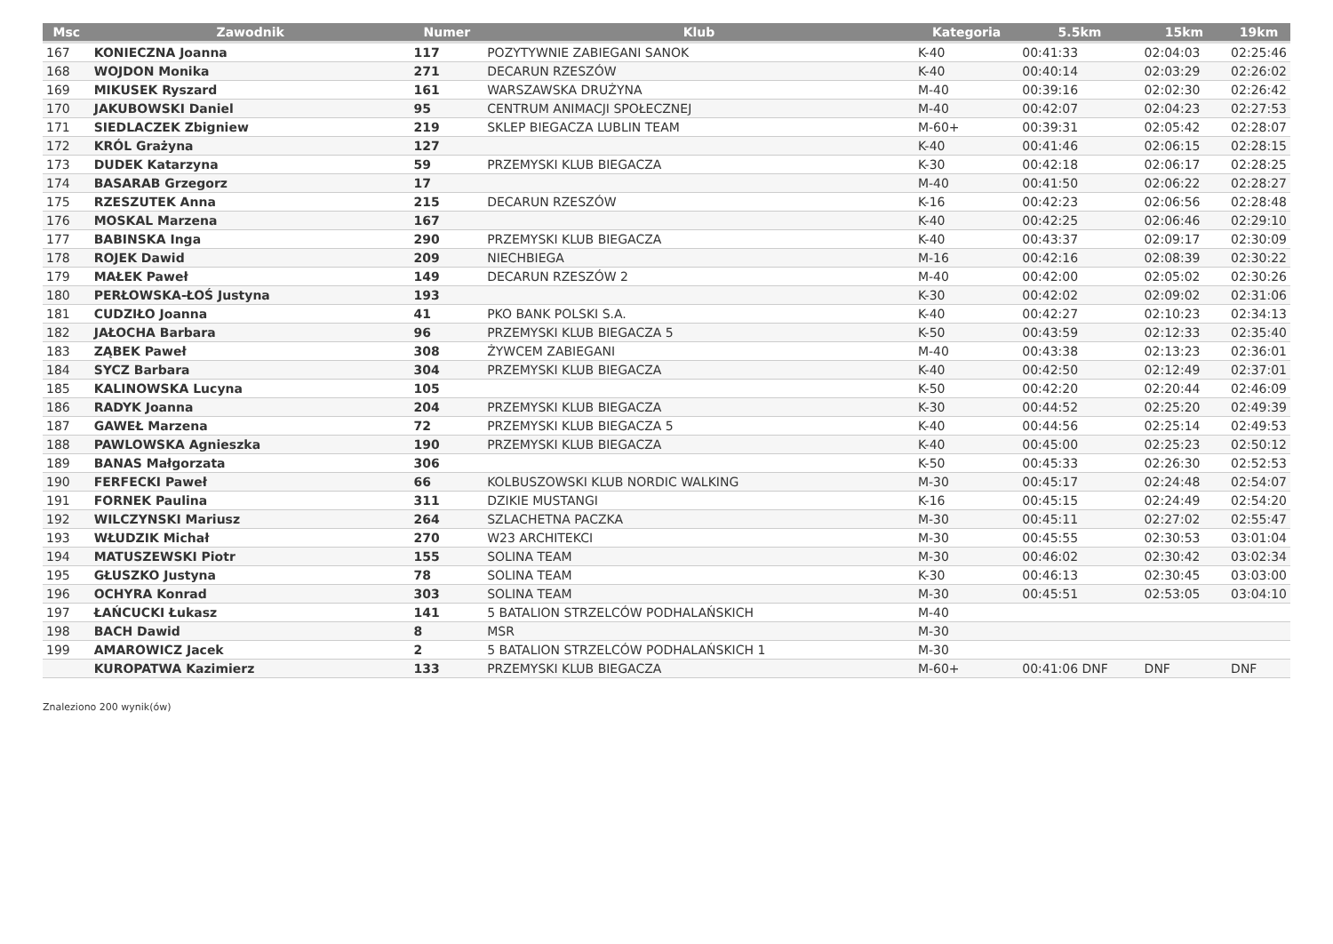| Msc | Zawodnik | Numer | Klub | Kategoria | 5.5km | 15km | 19km |
| --- | --- | --- | --- | --- | --- | --- | --- |
| 167 | KONIECZNA Joanna | 117 | POZYTYWNIE ZABIEGANI SANOK | K-40 | 00:41:33 | 02:04:03 | 02:25:46 |
| 168 | WOJDON Monika | 271 | DECARUN RZESZÓW | K-40 | 00:40:14 | 02:03:29 | 02:26:02 |
| 169 | MIKUSEK Ryszard | 161 | WARSZAWSKA DRUŻYNA | M-40 | 00:39:16 | 02:02:30 | 02:26:42 |
| 170 | JAKUBOWSKI Daniel | 95 | CENTRUM ANIMACJI SPOŁECZNEJ | M-40 | 00:42:07 | 02:04:23 | 02:27:53 |
| 171 | SIEDLACZEK Zbigniew | 219 | SKLEP BIEGACZA LUBLIN TEAM | M-60+ | 00:39:31 | 02:05:42 | 02:28:07 |
| 172 | KRÓL Grażyna | 127 | | K-40 | 00:41:46 | 02:06:15 | 02:28:15 |
| 173 | DUDEK Katarzyna | 59 | PRZEMYSKI KLUB BIEGACZA | K-30 | 00:42:18 | 02:06:17 | 02:28:25 |
| 174 | BASARAB Grzegorz | 17 | | M-40 | 00:41:50 | 02:06:22 | 02:28:27 |
| 175 | RZESZUTEK Anna | 215 | DECARUN RZESZÓW | K-16 | 00:42:23 | 02:06:56 | 02:28:48 |
| 176 | MOSKAL Marzena | 167 | | K-40 | 00:42:25 | 02:06:46 | 02:29:10 |
| 177 | BABINSKA Inga | 290 | PRZEMYSKI KLUB BIEGACZA | K-40 | 00:43:37 | 02:09:17 | 02:30:09 |
| 178 | ROJEK Dawid | 209 | NIECHBIEGA | M-16 | 00:42:16 | 02:08:39 | 02:30:22 |
| 179 | MAŁEK Paweł | 149 | DECARUN RZESZÓW 2 | M-40 | 00:42:00 | 02:05:02 | 02:30:26 |
| 180 | PERŁOWSKA-ŁOŚ Justyna | 193 | | K-30 | 00:42:02 | 02:09:02 | 02:31:06 |
| 181 | CUDZIŁO Joanna | 41 | PKO BANK POLSKI S.A. | K-40 | 00:42:27 | 02:10:23 | 02:34:13 |
| 182 | JAŁOCHA Barbara | 96 | PRZEMYSKI KLUB BIEGACZA 5 | K-50 | 00:43:59 | 02:12:33 | 02:35:40 |
| 183 | ZĄBEK Paweł | 308 | ŻYWCEM ZABIEGANI | M-40 | 00:43:38 | 02:13:23 | 02:36:01 |
| 184 | SYCZ Barbara | 304 | PRZEMYSKI KLUB BIEGACZA | K-40 | 00:42:50 | 02:12:49 | 02:37:01 |
| 185 | KALINOWSKA Lucyna | 105 | | K-50 | 00:42:20 | 02:20:44 | 02:46:09 |
| 186 | RADYK Joanna | 204 | PRZEMYSKI KLUB BIEGACZA | K-30 | 00:44:52 | 02:25:20 | 02:49:39 |
| 187 | GAWEŁ Marzena | 72 | PRZEMYSKI KLUB BIEGACZA 5 | K-40 | 00:44:56 | 02:25:14 | 02:49:53 |
| 188 | PAWLOWSKA Agnieszka | 190 | PRZEMYSKI KLUB BIEGACZA | K-40 | 00:45:00 | 02:25:23 | 02:50:12 |
| 189 | BANAS Małgorzata | 306 | | K-50 | 00:45:33 | 02:26:30 | 02:52:53 |
| 190 | FERFECKI Paweł | 66 | KOLBUSZOWSKI KLUB NORDIC WALKING | M-30 | 00:45:17 | 02:24:48 | 02:54:07 |
| 191 | FORNEK Paulina | 311 | DZIKIE MUSTANGI | K-16 | 00:45:15 | 02:24:49 | 02:54:20 |
| 192 | WILCZYNSKI Mariusz | 264 | SZLACHETNA PACZKA | M-30 | 00:45:11 | 02:27:02 | 02:55:47 |
| 193 | WŁUDZIK Michał | 270 | W23 ARCHITEKCI | M-30 | 00:45:55 | 02:30:53 | 03:01:04 |
| 194 | MATUSZEWSKI Piotr | 155 | SOLINA TEAM | M-30 | 00:46:02 | 02:30:42 | 03:02:34 |
| 195 | GŁUSZKO Justyna | 78 | SOLINA TEAM | K-30 | 00:46:13 | 02:30:45 | 03:03:00 |
| 196 | OCHYRA Konrad | 303 | SOLINA TEAM | M-30 | 00:45:51 | 02:53:05 | 03:04:10 |
| 197 | ŁAŃCUCKI Łukasz | 141 | 5 BATALION STRZELCÓW PODHALAŃSKICH | M-40 | | | |
| 198 | BACH Dawid | 8 | MSR | M-30 | | | |
| 199 | AMAROWICZ Jacek | 2 | 5 BATALION STRZELCÓW PODHALAŃSKICH 1 | M-30 | | | |
| | KUROPATWA Kazimierz | 133 | PRZEMYSKI KLUB BIEGACZA | M-60+ | 00:41:06 DNF | DNF | DNF |
Znaleziono 200 wynik(ów)